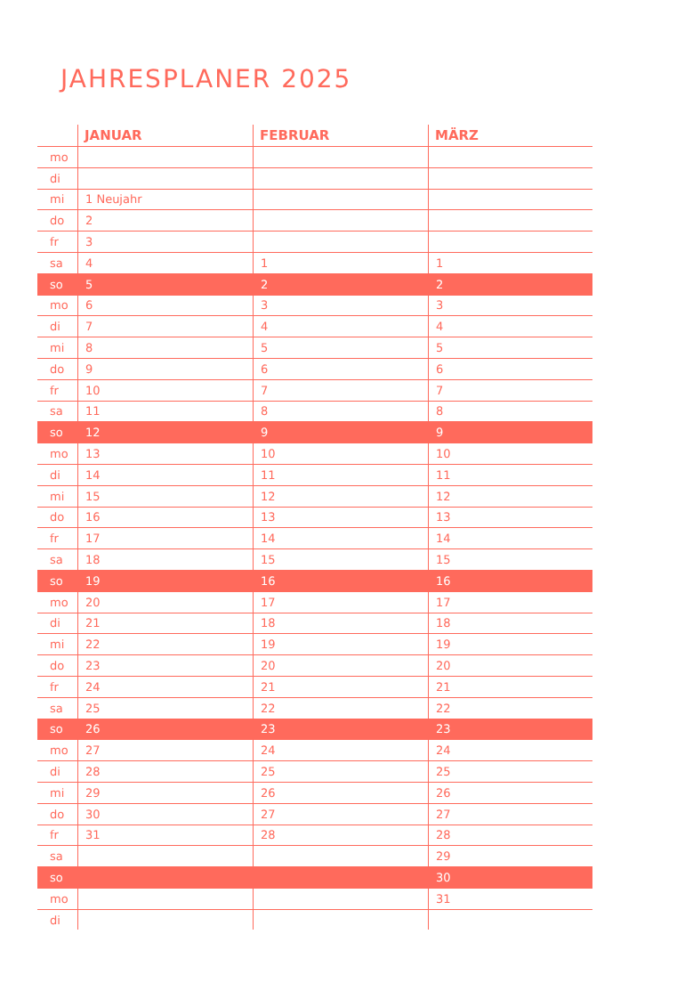JAHRESPLANER 2025
| | JANUAR | FEBRUAR | MÄRZ |
| --- | --- | --- | --- |
| mo | | | |
| di | | | |
| mi | 1 Neujahr | | |
| do | 2 | | |
| fr | 3 | | |
| sa | 4 | 1 | 1 |
| so | 5 | 2 | 2 |
| mo | 6 | 3 | 3 |
| di | 7 | 4 | 4 |
| mi | 8 | 5 | 5 |
| do | 9 | 6 | 6 |
| fr | 10 | 7 | 7 |
| sa | 11 | 8 | 8 |
| so | 12 | 9 | 9 |
| mo | 13 | 10 | 10 |
| di | 14 | 11 | 11 |
| mi | 15 | 12 | 12 |
| do | 16 | 13 | 13 |
| fr | 17 | 14 | 14 |
| sa | 18 | 15 | 15 |
| so | 19 | 16 | 16 |
| mo | 20 | 17 | 17 |
| di | 21 | 18 | 18 |
| mi | 22 | 19 | 19 |
| do | 23 | 20 | 20 |
| fr | 24 | 21 | 21 |
| sa | 25 | 22 | 22 |
| so | 26 | 23 | 23 |
| mo | 27 | 24 | 24 |
| di | 28 | 25 | 25 |
| mi | 29 | 26 | 26 |
| do | 30 | 27 | 27 |
| fr | 31 | 28 | 28 |
| sa | | | 29 |
| so | | | 30 |
| mo | | | 31 |
| di | | | |